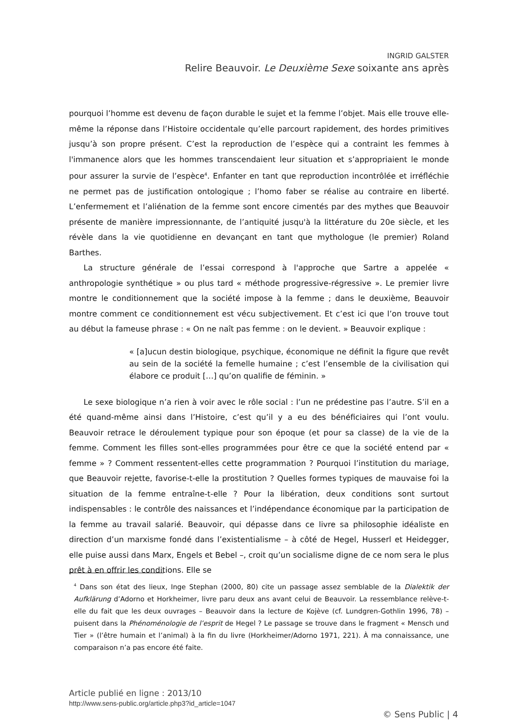INGRID GALSTER
Relire Beauvoir. Le Deuxième Sexe soixante ans après
pourquoi l’homme est devenu de façon durable le sujet et la femme l’objet. Mais elle trouve elle-même la réponse dans l’Histoire occidentale qu’elle parcourt rapidement, des hordes primitives jusqu’à son propre présent. C’est la reproduction de l’espèce qui a contraint les femmes à l'immanence alors que les hommes transcendaient leur situation et s’appropriaient le monde pour assurer la survie de l’espèce<sup>4</sup>. Enfanter en tant que reproduction incontrôlée et irréfléchie ne permet pas de justification ontologique ; l’homo faber se réalise au contraire en liberté. L’enfermement et l’aliénation de la femme sont encore cimentés par des mythes que Beauvoir présente de manière impressionnante, de l’antiquité jusqu'à la littérature du 20e siècle, et les révèle dans la vie quotidienne en devançant en tant que mythologue (le premier) Roland Barthes.
La structure générale de l’essai correspond à l'approche que Sartre a appelée « anthropologie synthétique » ou plus tard « méthode progressive-régressive ». Le premier livre montre le conditionnement que la société impose à la femme ; dans le deuxième, Beauvoir montre comment ce conditionnement est vécu subjectivement. Et c’est ici que l’on trouve tout au début la fameuse phrase : « On ne naît pas femme : on le devient. » Beauvoir explique :
« [a]ucun destin biologique, psychique, économique ne définit la figure que revêt au sein de la société la femelle humaine ; c’est l’ensemble de la civilisation qui élabore ce produit […] qu’on qualifie de féminin. »
Le sexe biologique n’a rien à voir avec le rôle social : l’un ne prédestine pas l’autre. S’il en a été quand-même ainsi dans l’Histoire, c’est qu’il y a eu des bénéficiaires qui l’ont voulu. Beauvoir retrace le déroulement typique pour son époque (et pour sa classe) de la vie de la femme. Comment les filles sont-elles programmées pour être ce que la société entend par « femme » ? Comment ressentent-elles cette programmation ? Pourquoi l’institution du mariage, que Beauvoir rejette, favorise-t-elle la prostitution ? Quelles formes typiques de mauvaise foi la situation de la femme entraîne-t-elle ? Pour la libération, deux conditions sont surtout indispensables : le contrôle des naissances et l’indépendance économique par la participation de la femme au travail salarié. Beauvoir, qui dépasse dans ce livre sa philosophie idéaliste en direction d’un marxisme fondé dans l’existentialisme – à côté de Hegel, Husserl et Heidegger, elle puise aussi dans Marx, Engels et Bebel –, croit qu’un socialisme digne de ce nom sera le plus prêt à en offrir les conditions. Elle se
<sup>4</sup> Dans son état des lieux, Inge Stephan (2000, 80) cite un passage assez semblable de la Dialektik der Aufklärung d’Adorno et Horkheimer, livre paru deux ans avant celui de Beauvoir. La ressemblance relève-t-elle du fait que les deux ouvrages – Beauvoir dans la lecture de Kojève (cf. Lundgren-Gothlin 1996, 78) – puisent dans la Phénoménologie de l’esprit de Hegel ? Le passage se trouve dans le fragment « Mensch und Tier » (l’être humain et l’animal) à la fin du livre (Horkheimer/Adorno 1971, 221). À ma connaissance, une comparaison n’a pas encore été faite.
Article publié en ligne : 2013/10
http://www.sens-public.org/article.php3?id_article=1047
© Sens Public | 4